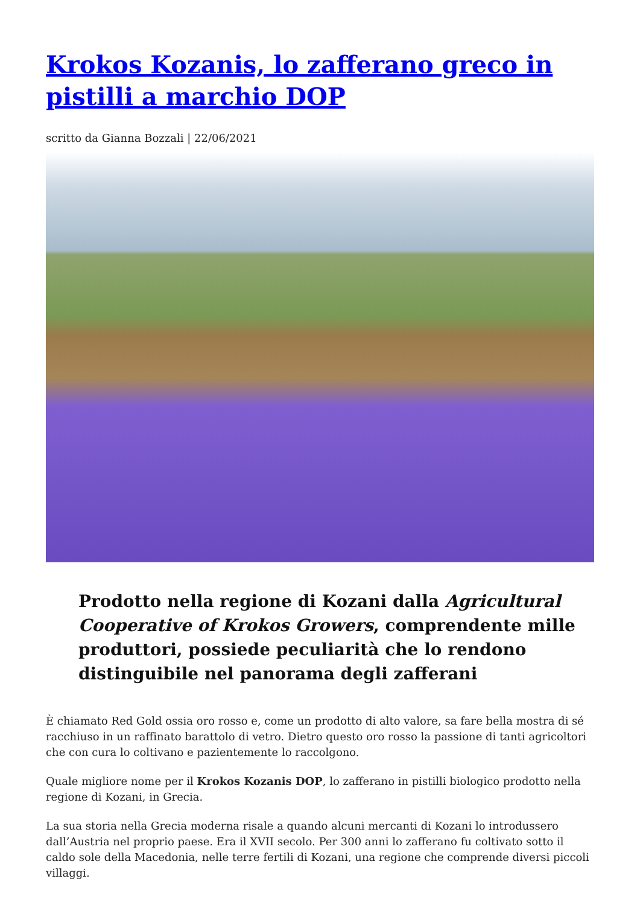Krokos Kozanis, lo zafferano greco in pistilli a marchio DOP
scritto da Gianna Bozzali | 22/06/2021
Prodotto nella regione di Kozani dalla Agricultural Cooperative of Krokos Growers, comprendente mille produttori, possiede peculiarità che lo rendono distinguibile nel panorama degli zafferani
È chiamato Red Gold ossia oro rosso e, come un prodotto di alto valore, sa fare bella mostra di sé racchiuso in un raffinato barattolo di vetro. Dietro questo oro rosso la passione di tanti agricoltori che con cura lo coltivano e pazientemente lo raccolgono.
Quale migliore nome per il Krokos Kozanis DOP, lo zafferano in pistilli biologico prodotto nella regione di Kozani, in Grecia.
La sua storia nella Grecia moderna risale a quando alcuni mercanti di Kozani lo introdussero dall’Austria nel proprio paese. Era il XVII secolo. Per 300 anni lo zafferano fu coltivato sotto il caldo sole della Macedonia, nelle terre fertili di Kozani, una regione che comprende diversi piccoli villaggi.